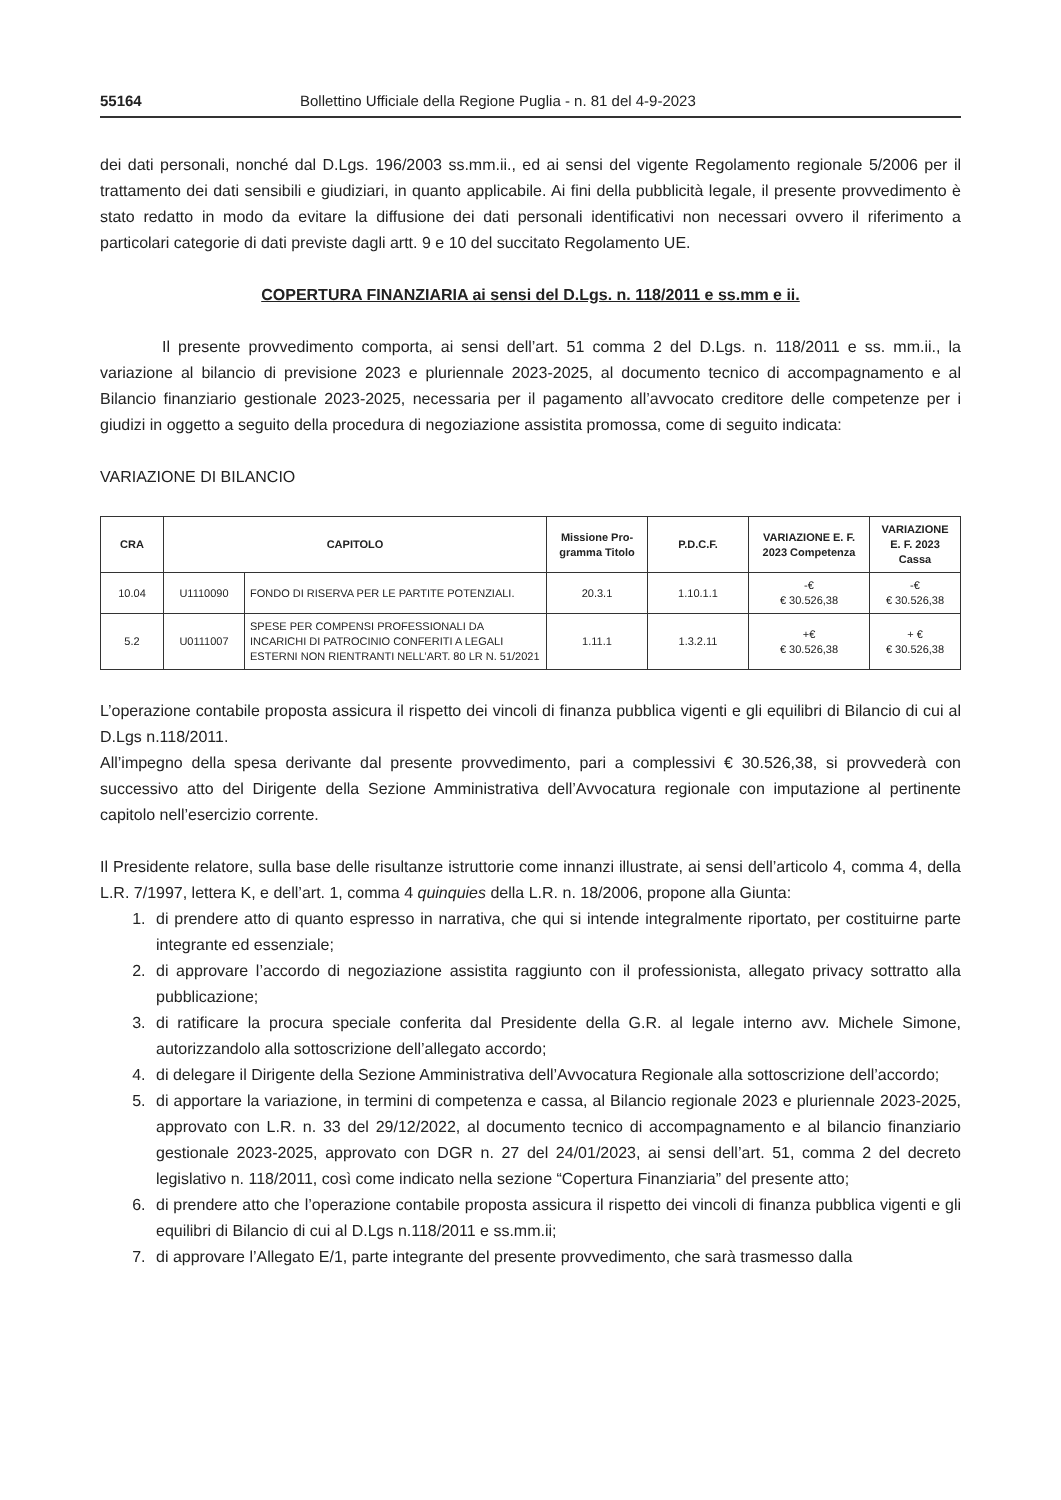55164 Bollettino Ufficiale della Regione Puglia - n. 81 del 4-9-2023
dei dati personali, nonché dal D.Lgs. 196/2003 ss.mm.ii., ed ai sensi del vigente Regolamento regionale 5/2006 per il trattamento dei dati sensibili e giudiziari, in quanto applicabile. Ai fini della pubblicità legale, il presente provvedimento è stato redatto in modo da evitare la diffusione dei dati personali identificativi non necessari ovvero il riferimento a particolari categorie di dati previste dagli artt. 9 e 10 del succitato Regolamento UE.
COPERTURA FINANZIARIA ai sensi del D.Lgs. n. 118/2011 e ss.mm e ii.
Il presente provvedimento comporta, ai sensi dell’art. 51 comma 2 del D.Lgs. n. 118/2011 e ss. mm.ii., la variazione al bilancio di previsione 2023 e pluriennale 2023-2025, al documento tecnico di accompagnamento e al Bilancio finanziario gestionale 2023-2025, necessaria per il pagamento all’avvocato creditore delle competenze per i giudizi in oggetto a seguito della procedura di negoziazione assistita promossa, come di seguito indicata:
VARIAZIONE DI BILANCIO
| CRA | CAPITOLO | | Missione Pro-gramma Titolo | P.D.C.F. | VARIAZIONE E. F. 2023 Competenza | VARIAZIONE E. F. 2023 Cassa |
| --- | --- | --- | --- | --- | --- | --- |
| 10.04 | U1110090 | FONDO DI RISERVA PER LE PARTITE POTENZIALI. | 20.3.1 | 1.10.1.1 | -€ € 30.526,38 | -€ € 30.526,38 |
| 5.2 | U0111007 | SPESE PER COMPENSI PROFESSIONALI DA INCARICHI DI PATROCINIO CONFERITI A LEGALI ESTERNI NON RIENTRANTI NELL’ART. 80 LR N. 51/2021 | 1.11.1 | 1.3.2.11 | +€ € 30.526,38 | + € € 30.526,38 |
L’operazione contabile proposta assicura il rispetto dei vincoli di finanza pubblica vigenti e gli equilibri di Bilancio di cui al D.Lgs n.118/2011.
All’impegno della spesa derivante dal presente provvedimento, pari a complessivi € 30.526,38, si provvederà con successivo atto del Dirigente della Sezione Amministrativa dell’Avvocatura regionale con imputazione al pertinente capitolo nell’esercizio corrente.
Il Presidente relatore, sulla base delle risultanze istruttorie come innanzi illustrate, ai sensi dell’articolo 4, comma 4, della L.R. 7/1997, lettera K, e dell’art. 1, comma 4 quinquies della L.R. n. 18/2006, propone alla Giunta:
1. di prendere atto di quanto espresso in narrativa, che qui si intende integralmente riportato, per costituirne parte integrante ed essenziale;
2. di approvare l’accordo di negoziazione assistita raggiunto con il professionista, allegato privacy sottratto alla pubblicazione;
3. di ratificare la procura speciale conferita dal Presidente della G.R. al legale interno avv. Michele Simone, autorizzandolo alla sottoscrizione dell’allegato accordo;
4. di delegare il Dirigente della Sezione Amministrativa dell’Avvocatura Regionale alla sottoscrizione dell’accordo;
5. di apportare la variazione, in termini di competenza e cassa, al Bilancio regionale 2023 e pluriennale 2023-2025, approvato con L.R. n. 33 del 29/12/2022, al documento tecnico di accompagnamento e al bilancio finanziario gestionale 2023-2025, approvato con DGR n. 27 del 24/01/2023, ai sensi dell’art. 51, comma 2 del decreto legislativo n. 118/2011, così come indicato nella sezione “Copertura Finanziaria” del presente atto;
6. di prendere atto che l’operazione contabile proposta assicura il rispetto dei vincoli di finanza pubblica vigenti e gli equilibri di Bilancio di cui al D.Lgs n.118/2011 e ss.mm.ii;
7. di approvare l’Allegato E/1, parte integrante del presente provvedimento, che sarà trasmesso dalla